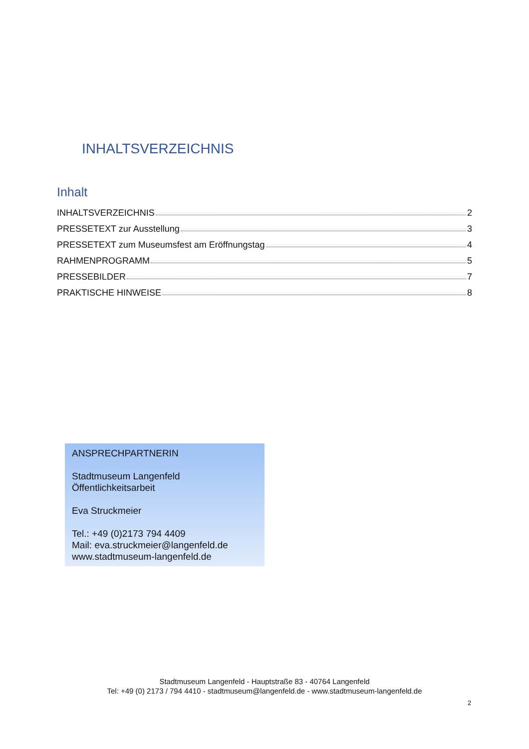INHALTSVERZEICHNIS
Inhalt
INHALTSVERZEICHNIS 2
PRESSETEXT zur Ausstellung 3
PRESSETEXT zum Museumsfest am Eröffnungstag 4
RAHMENPROGRAMM 5
PRESSEBILDER 7
PRAKTISCHE HINWEISE 8
ANSPRECHPARTNERIN
Stadtmuseum Langenfeld
Öffentlichkeitsarbeit
Eva Struckmeier
Tel.: +49 (0)2173 794 4409
Mail: eva.struckmeier@langenfeld.de
www.stadtmuseum-langenfeld.de
Stadtmuseum Langenfeld - Hauptstraße 83 - 40764 Langenfeld
Tel: +49 (0) 2173 / 794 4410 - stadtmuseum@langenfeld.de - www.stadtmuseum-langenfeld.de
2